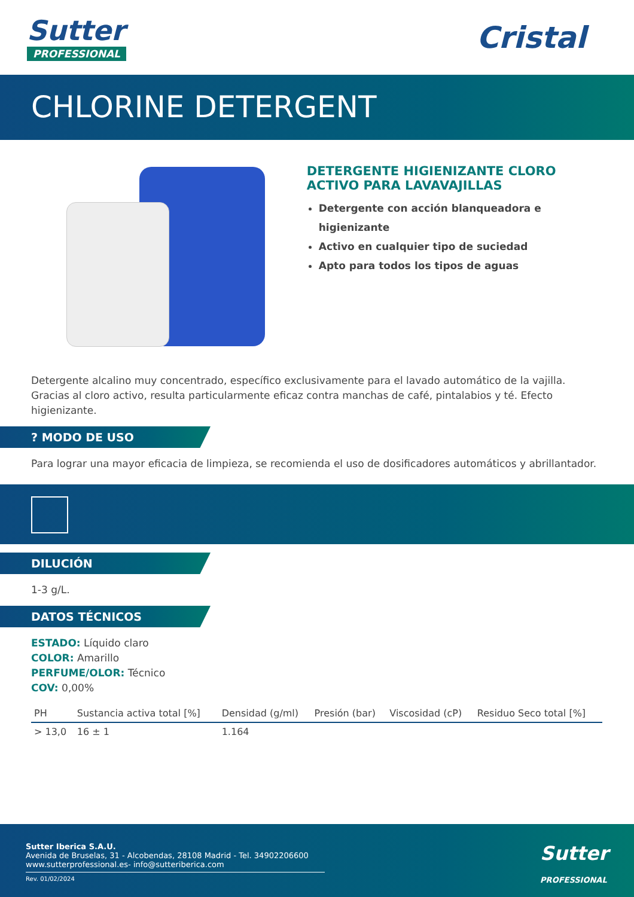Sutter
PROFESSIONAL
Cristal
CHLORINE DETERGENT
DETERGENTE HIGIENIZANTE CLORO
ACTIVO PARA LAVAVAJILLAS
Detergente con acción blanqueadora e higienizante
Activo en cualquier tipo de suciedad
Apto para todos los tipos de aguas
Detergente alcalino muy concentrado, específico exclusivamente para el lavado automático de la vajilla. Gracias al cloro activo, resulta particularmente eficaz contra manchas de café, pintalabios y té. Efecto higienizante.
? MODO DE USO
Para lograr una mayor eficacia de limpieza, se recomienda el uso de dosificadores automáticos y abrillantador.
DILUCIÓN
1-3 g/L.
DATOS TÉCNICOS
ESTADO: Líquido claro
COLOR: Amarillo
PERFUME/OLOR: Técnico
COV: 0,00%
| PH | Sustancia activa total [%] | Densidad (g/ml) | Presión (bar) | Viscosidad (cP) | Residuo Seco total [%] |
| --- | --- | --- | --- | --- | --- |
| > 13,0 | 16 ± 1 | 1.164 | | | |
Sutter Iberica S.A.U.
Avenida de Bruselas, 31 - Alcobendas, 28108 Madrid - Tel. 34902206600
www.sutterprofessional.es- info@sutteriberica.com
Rev. 01/02/2024
Sutter
PROFESSIONAL